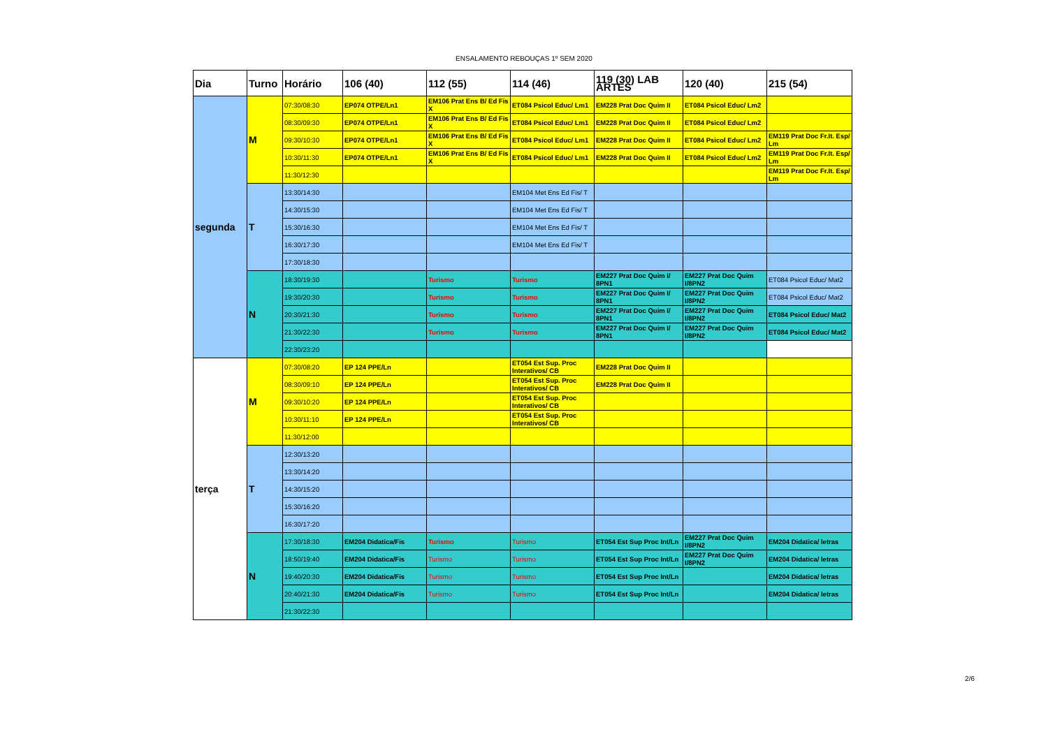ENSALAMENTO REBOUÇAS 1º SEM 2020
| Dia | Turno | Horário | 106 (40) | 112 (55) | 114 (46) | 119 (30) LAB ARTES | 120 (40) | 215 (54) |
| --- | --- | --- | --- | --- | --- | --- | --- | --- |
| segunda | M | 07:30/08:30 | EP074 OTPE/Ln1 | EM106 Prat Ens B/ Ed Fis X | ET084 Psicol Educ/ Lm1 | EM228 Prat Doc Quim II | ET084 Psicol Educ/ Lm2 | |
| | | 08:30/09:30 | EP074 OTPE/Ln1 | EM106 Prat Ens B/ Ed Fis X | ET084 Psicol Educ/ Lm1 | EM228 Prat Doc Quim II | ET084 Psicol Educ/ Lm2 | |
| | | 09:30/10:30 | EP074 OTPE/Ln1 | EM106 Prat Ens B/ Ed Fis X | ET084 Psicol Educ/ Lm1 | EM228 Prat Doc Quim II | ET084 Psicol Educ/ Lm2 | EM119 Prat Doc Fr.It. Esp/ Lm |
| | | 10:30/11:30 | EP074 OTPE/Ln1 | EM106 Prat Ens B/ Ed Fis X | ET084 Psicol Educ/ Lm1 | EM228 Prat Doc Quim II | ET084 Psicol Educ/ Lm2 | EM119 Prat Doc Fr.It. Esp/ Lm |
| | | 11:30/12:30 | | | | | | EM119 Prat Doc Fr.It. Esp/ Lm |
| | T | 13:30/14:30 | | | EM104 Met Ens Ed Fis/ T | | | |
| | | 14:30/15:30 | | | EM104 Met Ens Ed Fis/ T | | | |
| | | 15:30/16:30 | | | EM104 Met Ens Ed Fis/ T | | | |
| | | 16:30/17:30 | | | EM104 Met Ens Ed Fis/ T | | | |
| | | 17:30/18:30 | | | | | | |
| | N | 18:30/19:30 | | Turismo | Turismo | EM227 Prat Doc Quim I/ 8PN1 | EM227 Prat Doc Quim I/8PN2 | ET084 Psicol Educ/ Mat2 |
| | | 19:30/20:30 | | Turismo | Turismo | EM227 Prat Doc Quim I/ 8PN1 | EM227 Prat Doc Quim I/8PN2 | ET084 Psicol Educ/ Mat2 |
| | | 20:30/21:30 | | Turismo | Turismo | EM227 Prat Doc Quim I/ 8PN1 | EM227 Prat Doc Quim I/8PN2 | ET084 Psicol Educ/ Mat2 |
| | | 21:30/22:30 | | Turismo | Turismo | EM227 Prat Doc Quim I/ 8PN1 | EM227 Prat Doc Quim I/8PN2 | ET084 Psicol Educ/ Mat2 |
| | | 22:30/23:20 | | | | | | |
| terça | M | 07:30/08:20 | EP 124 PPE/Ln | | ET054 Est Sup. Proc Interativos/ CB | EM228 Prat Doc Quim II | | |
| | | 08:30/09:10 | EP 124 PPE/Ln | | ET054 Est Sup. Proc Interativos/ CB | EM228 Prat Doc Quim II | | |
| | | 09:30/10:20 | EP 124 PPE/Ln | | ET054 Est Sup. Proc Interativos/ CB | | | |
| | | 10:30/11:10 | EP 124 PPE/Ln | | ET054 Est Sup. Proc Interativos/ CB | | | |
| | | 11:30/12:00 | | | | | | |
| | T | 12:30/13:20 | | | | | | |
| | | 13:30/14:20 | | | | | | |
| | | 14:30/15:20 | | | | | | |
| | | 15:30/16:20 | | | | | | |
| | | 16:30/17:20 | | | | | | |
| | N | 17:30/18:30 | EM204 Didatica/Fis | Turismo | Turismo | ET054 Est Sup Proc Int/Ln | EM227 Prat Doc Quim I/8PN2 | EM204 Didatica/ letras |
| | | 18:50/19:40 | EM204 Didatica/Fis | Turismo | Turismo | ET054 Est Sup Proc Int/Ln | EM227 Prat Doc Quim I/8PN2 | EM204 Didatica/ letras |
| | | 19:40/20:30 | EM204 Didatica/Fis | Turismo | Turismo | ET054 Est Sup Proc Int/Ln | | EM204 Didatica/ letras |
| | | 20:40/21:30 | EM204 Didatica/Fis | Turismo | Turismo | ET054 Est Sup Proc Int/Ln | | EM204 Didatica/ letras |
| | | 21:30/22:30 | | | | | | |
2/6